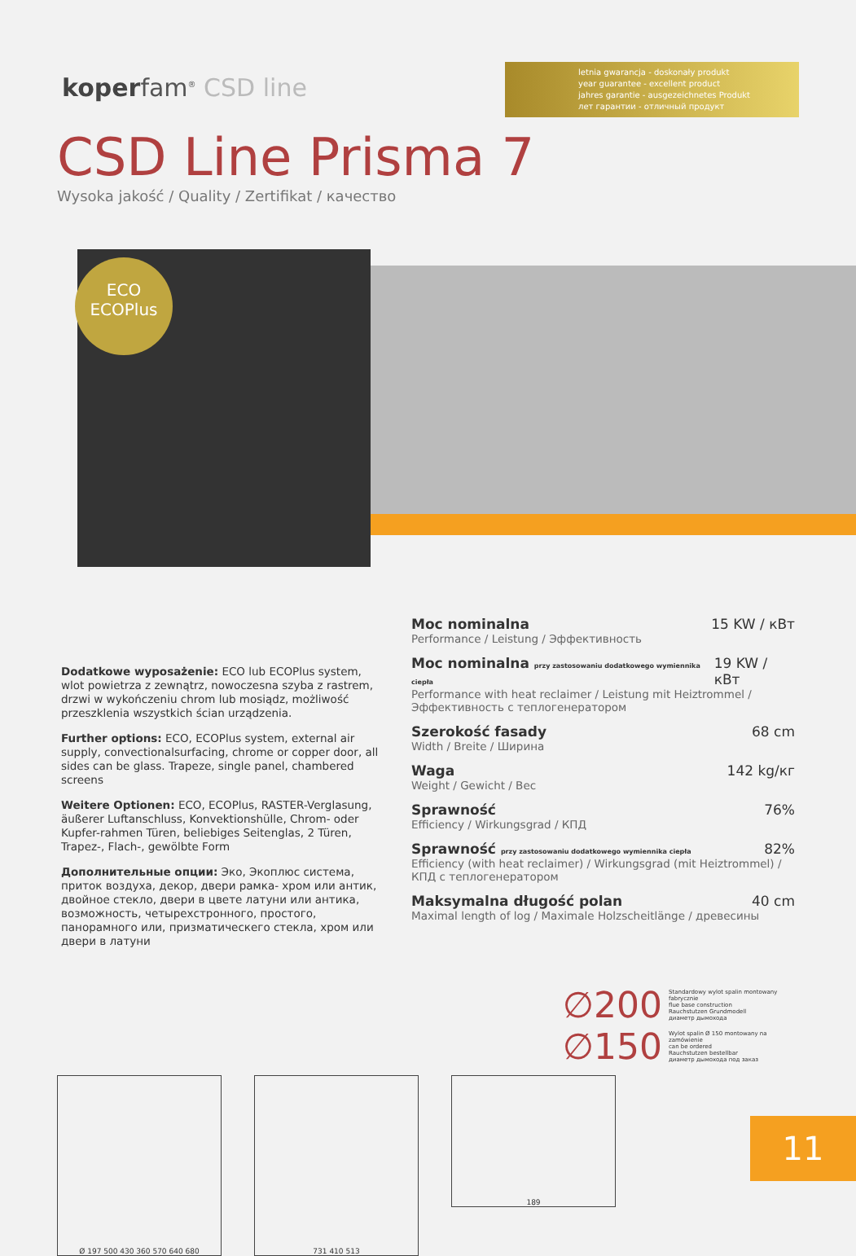koperfam<sup>®</sup> CSD line
letnia gwarancja - doskonały produkt
year guarantee - excellent product
jahres garantie - ausgezeichnetes Produkt
лет гарантии - отличный продукт
CSD Line Prisma 7
Wysoka jakość / Quality / Zertifikat / качество
ECO
ECOPlus
Dodatkowe wyposażenie: ECO lub ECOPlus system, wlot powietrza z zewnątrz, nowoczesna szyba z rastrem, drzwi w wykończeniu chrom lub mosiądz, możliwość przeszklenia wszystkich ścian urządzenia.
Further options: ECO, ECOPlus system, external air supply, convectionalsurfacing, chrome or copper door, all sides can be glass. Trapeze, single panel, chambered screens
Weitere Optionen: ECO, ECOPlus, RASTER-Verglasung, äußerer Luftanschluss, Konvektionshülle, Chrom- oder Kupfer-rahmen Türen, beliebiges Seitenglas, 2 Türen, Trapez-, Flach-, gewölbte Form
Дополнительные опции: Эко, Экоплюс система, приток воздуха, декор, двери рамка- хром или антик, двойное стекло, двери в цвете латуни или антика, возможность, четырехстронного, простого, панорамного или, призматическего стекла, хром или двери в латуни
Moc nominalna 15 KW / кВт
Performance / Leistung / Эффективность
Moc nominalna przy zastosowaniu dodatkowego wymiennika ciepła 19 KW / кВт
Performance with heat reclaimer / Leistung mit Heiztrommel / Эффективность с теплогенератором
Szerokość fasady 68 cm
Width / Breite / Ширина
Waga 142 kg/кг
Weight / Gewicht / Вес
Sprawność 76%
Efficiency / Wirkungsgrad / КПД
Sprawność przy zastosowaniu dodatkowego wymiennika ciepła 82%
Efficiency (with heat reclaimer) / Wirkungsgrad (mit Heiztrommel) / КПД с теплогенератором
Maksymalna długość polan 40 cm
Maximal length of log / Maximale Holzscheitlänge / древесины
∅200
Standardowy wylot spalin montowany fabrycznie
flue base construction
Rauchstutzen Grundmodell
диаметр дымохода
∅150
Wylot spalin Ø 150 montowany na zamówienie
can be ordered
Rauchstutzen bestellbar
диаметр дымохода под заказ
Ø 197 500 430 360 570 640 680 731 410 513
189
11